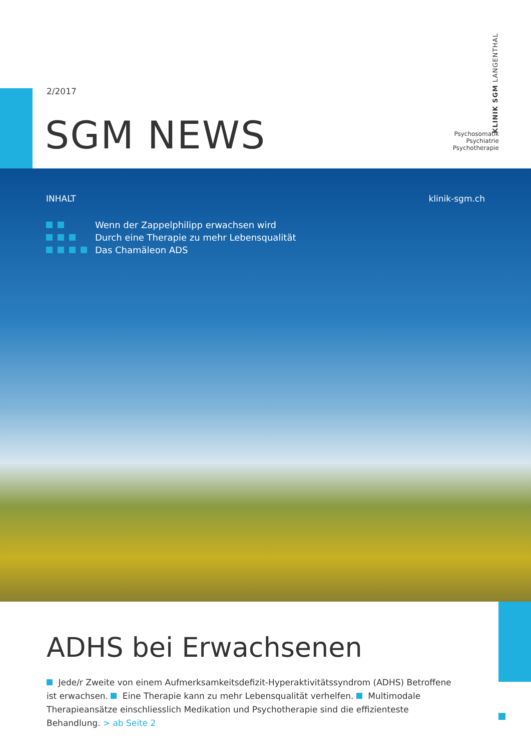2/2017
SGM NEWS
KLINIK SGM LANGENTHAL
Psychosomatik
Psychiatrie
Psychotherapie
INHALT klinik-sgm.ch
Wenn der Zappelphilipp erwachsen wird
Durch eine Therapie zu mehr Lebensqualität
Das Chamäleon ADS
ADHS bei Erwachsenen
Jede/r Zweite von einem Aufmerksamkeitsdefizit-Hyperaktivitätssyndrom (ADHS) Betroffene ist erwachsen. Eine Therapie kann zu mehr Lebensqualität verhelfen. Multimodale Therapieansätze einschliesslich Medikation und Psychotherapie sind die effizienteste Behandlung. > ab Seite 2